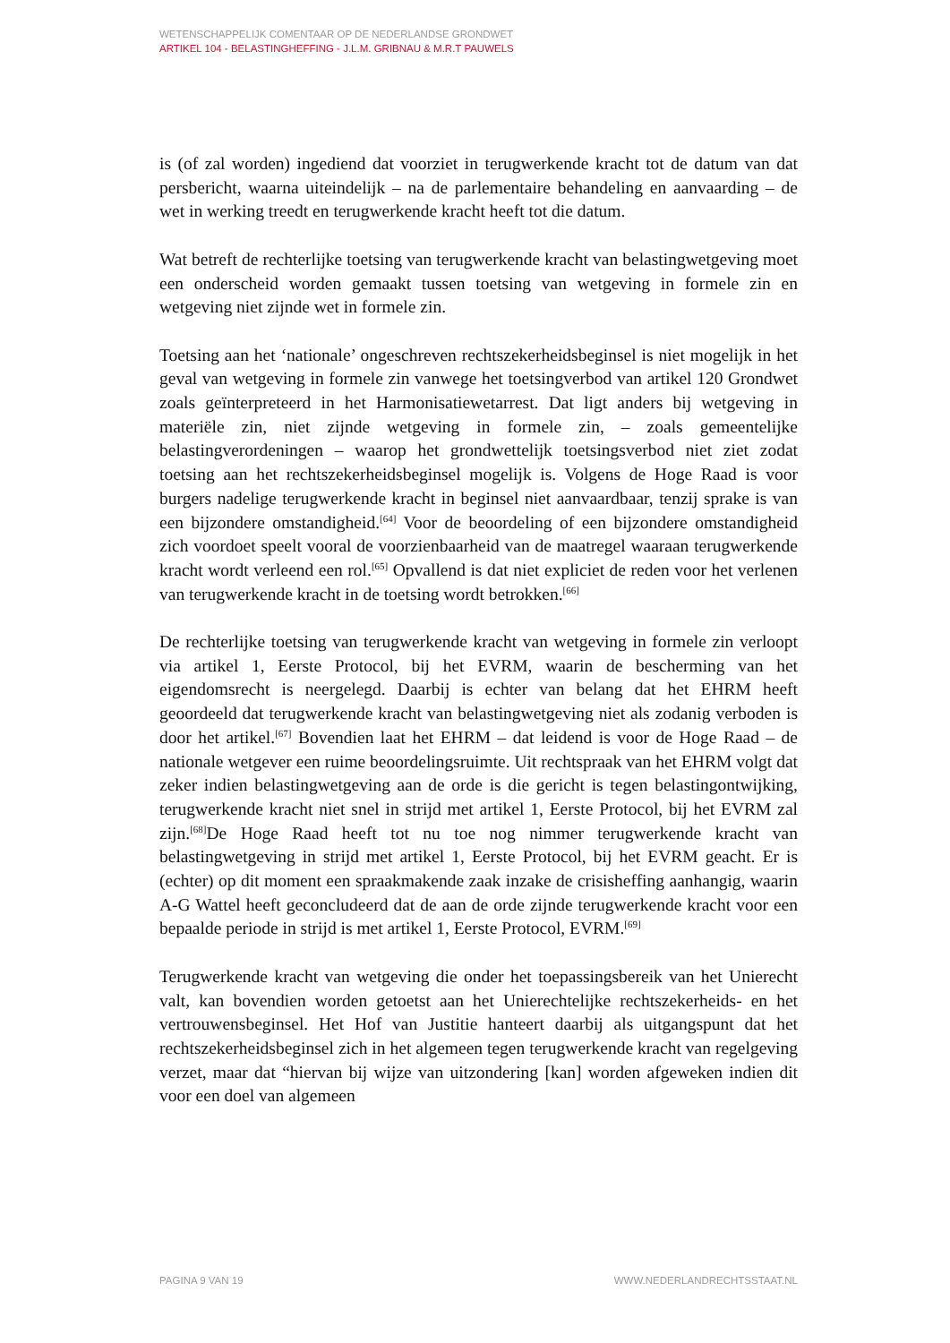WETENSCHAPPELIJK COMENTAAR OP DE NEDERLANDSE GRONDWET
ARTIKEL 104 - BELASTINGHEFFING - J.L.M. GRIBNAU & M.R.T PAUWELS
is (of zal worden) ingediend dat voorziet in terugwerkende kracht tot de datum van dat persbericht, waarna uiteindelijk – na de parlementaire behandeling en aanvaarding – de wet in werking treedt en terugwerkende kracht heeft tot die datum.
Wat betreft de rechterlijke toetsing van terugwerkende kracht van belastingwetgeving moet een onderscheid worden gemaakt tussen toetsing van wetgeving in formele zin en wetgeving niet zijnde wet in formele zin.
Toetsing aan het ‘nationale’ ongeschreven rechtszekerheidsbeginsel is niet mogelijk in het geval van wetgeving in formele zin vanwege het toetsingverbod van artikel 120 Grondwet zoals geïnterpreteerd in het Harmonisatiewetarrest. Dat ligt anders bij wetgeving in materiële zin, niet zijnde wetgeving in formele zin, – zoals gemeentelijke belastingverordeningen – waarop het grondwettelijk toetsingsverbod niet ziet zodat toetsing aan het rechtszekerheidsbeginsel mogelijk is. Volgens de Hoge Raad is voor burgers nadelige terugwerkende kracht in beginsel niet aanvaardbaar, tenzij sprake is van een bijzondere omstandigheid.<sup>[64]</sup> Voor de beoordeling of een bijzondere omstandigheid zich voordoet speelt vooral de voorzienbaarheid van de maatregel waaraan terugwerkende kracht wordt verleend een rol.<sup>[65]</sup> Opvallend is dat niet expliciet de reden voor het verlenen van terugwerkende kracht in de toetsing wordt betrokken.<sup>[66]</sup>
De rechterlijke toetsing van terugwerkende kracht van wetgeving in formele zin verloopt via artikel 1, Eerste Protocol, bij het EVRM, waarin de bescherming van het eigendomsrecht is neergelegd. Daarbij is echter van belang dat het EHRM heeft geoordeeld dat terugwerkende kracht van belastingwetgeving niet als zodanig verboden is door het artikel.<sup>[67]</sup> Bovendien laat het EHRM – dat leidend is voor de Hoge Raad – de nationale wetgever een ruime beoordelingsruimte. Uit rechtspraak van het EHRM volgt dat zeker indien belastingwetgeving aan de orde is die gericht is tegen belastingontwijking, terugwerkende kracht niet snel in strijd met artikel 1, Eerste Protocol, bij het EVRM zal zijn.<sup>[68]</sup>De Hoge Raad heeft tot nu toe nog nimmer terugwerkende kracht van belastingwetgeving in strijd met artikel 1, Eerste Protocol, bij het EVRM geacht. Er is (echter) op dit moment een spraakmakende zaak inzake de crisisheffing aanhangig, waarin A-G Wattel heeft geconcludeerd dat de aan de orde zijnde terugwerkende kracht voor een bepaalde periode in strijd is met artikel 1, Eerste Protocol, EVRM.<sup>[69]</sup>
Terugwerkende kracht van wetgeving die onder het toepassingsbereik van het Unierecht valt, kan bovendien worden getoetst aan het Unierechtelijke rechtszekerheids- en het vertrouwensbeginsel. Het Hof van Justitie hanteert daarbij als uitgangspunt dat het rechtszekerheidsbeginsel zich in het algemeen tegen terugwerkende kracht van regelgeving verzet, maar dat “hiervan bij wijze van uitzondering [kan] worden afgeweken indien dit voor een doel van algemeen
PAGINA 9 VAN 19 WWW.NEDERLANDRECHTSSTAAT.NL